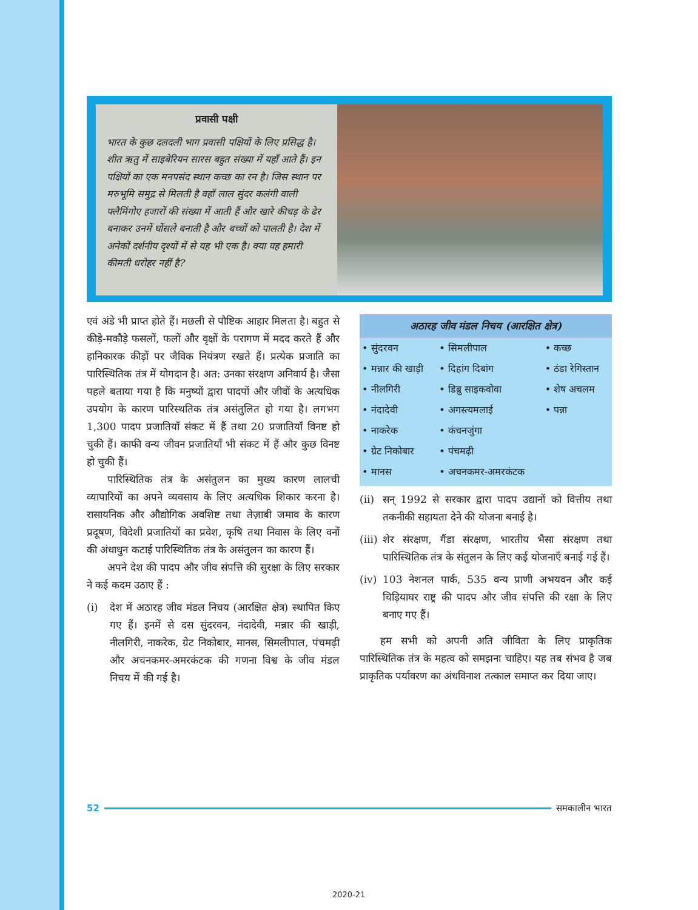प्रवासी पक्षी
भारत के कुछ दलदली भाग प्रवासी पक्षियों के लिए प्रसिद्ध है। शीत ऋतु में साइबेरियन सारस बहुत संख्या में यहाँ आते हैं। इन पक्षियों का एक मनपसंद स्थान कच्छ का रन है। जिस स्थान पर मरुभूमि समुद्र से मिलती है वहाँ लाल सुंदर कलंगी वाली फ्लैमिंगोए हजारों की संख्या में आती हैं और खारे कीचड़ के ढेर बनाकर उनमें घोंसले बनाती है और बच्चों को पालती है। देश में अनेकों दर्शनीय दृश्यों में से यह भी एक है। क्या यह हमारी कीमती धरोहर नहीं है?
एवं अंडे भी प्राप्त होते हैं। मछली से पौष्टिक आहार मिलता है। बहुत से कीड़े-मकौड़े फसलों, फलों और वृक्षों के परागण में मदद करते हैं और हानिकारक कीड़ों पर जैविक नियंत्रण रखते हैं। प्रत्येक प्रजाति का पारिस्थितिक तंत्र में योगदान है। अत: उनका संरक्षण अनिवार्य है। जैसा पहले बताया गया है कि मनुष्यों द्वारा पादपों और जीवों के अत्यधिक उपयोग के कारण पारिस्थतिक तंत्र असंतुलित हो गया है। लगभग 1,300 पादप प्रजातियाँ संकट में हैं तथा 20 प्रजातियाँ विनष्ट हो चुकी हैं। काफी वन्य जीवन प्रजातियाँ भी संकट में हैं और कुछ विनष्ट हो चुकी हैं।
पारिस्थितिक तंत्र के असंतुलन का मुख्य कारण लालची व्यापारियों का अपने व्यवसाय के लिए अत्यधिक शिकार करना है। रासायनिक और औद्योगिक अवशिष्ट तथा तेज़ाबी जमाव के कारण प्रदूषण, विदेशी प्रजातियों का प्रवेश, कृषि तथा निवास के लिए वनों की अंधाधुन कटाई पारिस्थितिक तंत्र के असंतुलन का कारण हैं।
अपने देश की पादप और जीव संपत्ति की सुरक्षा के लिए सरकार ने कई कदम उठाए हैं :
(i) देश में अठारह जीव मंडल निचय (आरक्षित क्षेत्र) स्थापित किए गए हैं। इनमें से दस सुंदरवन, नंदादेवी, मन्नार की खाड़ी, नीलगिरी, नाकरेक, ग्रेट निकोबार, मानस, सिमलीपाल, पंचमढ़ी और अचनकमर-अमरकंटक की गणना विश्व के जीव मंडल निचय में की गई है।
अठारह जीव मंडल निचय (आरक्षित क्षेत्र)
| • सुंदरवन | • सिमलीपाल | • कच्छ |
| • मन्नार की खाड़ी | • दिहांग दिबांग | • ठंडा रेगिस्तान |
| • नीलगिरी | • डिब्रु साइकवोवा | • शेष अचलम |
| • नंदादेवी | • अगस्त्यमलाई | • पन्ना |
| • नाकरेक | • कंचनजुंगा | |
| • ग्रेट निकोबार | • पंचमढ़ी | |
| • मानस | • अचनकमर-अमरकंटक | |
(ii) सन् 1992 से सरकार द्वारा पादप उद्यानों को वित्तीय तथा तकनीकी सहायता देने की योजना बनाई है।
(iii) शेर संरक्षण, गैंडा संरक्षण, भारतीय भैसा संरक्षण तथा पारिस्थितिक तंत्र के संतुलन के लिए कई योजनाएँ बनाई गई हैं।
(iv) 103 नेशनल पार्क, 535 वन्य प्राणी अभयवन और कई चिड़ियाघर राष्ट्र की पादप और जीव संपत्ति की रक्षा के लिए बनाए गए हैं।
हम सभी को अपनी अति जीविता के लिए प्राकृतिक पारिस्थितिक तंत्र के महत्व को समझना चाहिए। यह तब संभव है जब प्राकृतिक पर्यावरण का अंधविनाश तत्काल समाप्त कर दिया जाए।
52 समकालीन भारत
2020-21